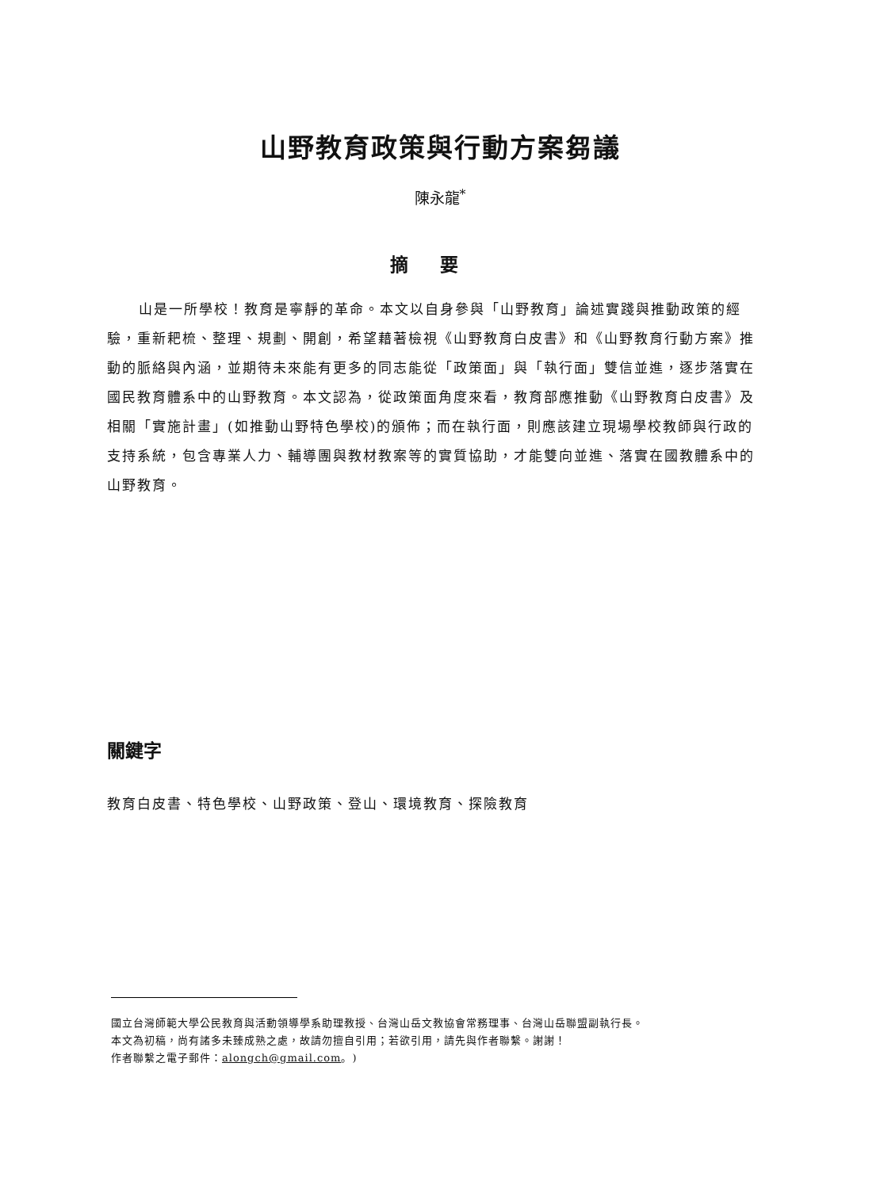山野教育政策與行動方案芻議
陳永龍<sup>*</sup>
摘要
山是一所學校！教育是寧靜的革命。本文以自身參與「山野教育」論述實踐與推動政策的經驗，重新耙梳、整理、規劃、開創，希望藉著檢視《山野教育白皮書》和《山野教育行動方案》推動的脈絡與內涵，並期待未來能有更多的同志能從「政策面」與「執行面」雙信並進，逐步落實在國民教育體系中的山野教育。本文認為，從政策面角度來看，教育部應推動《山野教育白皮書》及相關「實施計畫」(如推動山野特色學校)的頒佈；而在執行面，則應該建立現場學校教師與行政的支持系統，包含專業人力、輔導團與教材教案等的實質協助，才能雙向並進、落實在國教體系中的山野教育。
關鍵字
教育白皮書、特色學校、山野政策、登山、環境教育、探險教育
國立台灣師範大學公民教育與活動領導學系助理教授、台灣山岳文教協會常務理事、台灣山岳聯盟副執行長。
本文為初稿，尚有諸多未臻成熟之處，故請勿擅自引用；若欲引用，請先與作者聯繫。謝謝！
作者聯繫之電子郵件：alongch@gmail.com。)